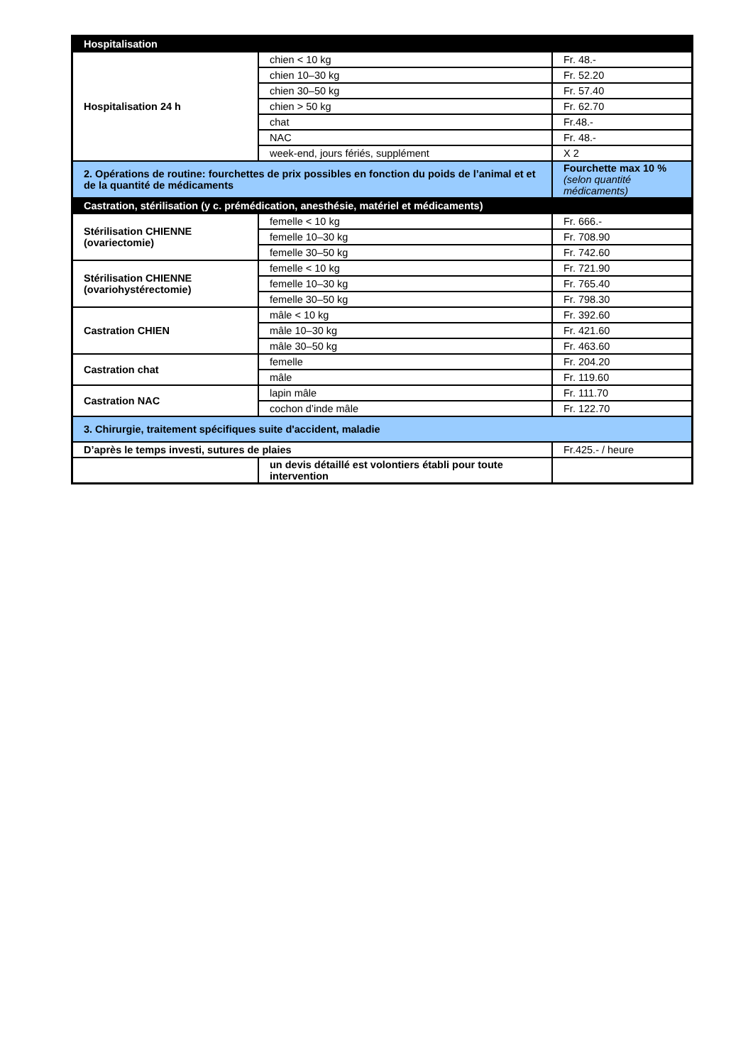| Hospitalisation | | |
| Hospitalisation 24 h | chien < 10 kg | Fr. 48.- |
| | chien 10–30 kg | Fr. 52.20 |
| | chien 30–50 kg | Fr. 57.40 |
| | chien > 50 kg | Fr. 62.70 |
| | chat | Fr.48.- |
| | NAC | Fr. 48.- |
| | week-end, jours fériés, supplément | X 2 |
| 2. Opérations de routine: fourchettes de prix possibles en fonction du poids de l’animal et et de la quantité de médicaments | | Fourchette max 10 % (selon quantité médicaments) |
| Castration, stérilisation (y c. prémédication, anesthésie, matériel et médicaments) | | |
| Stérilisation CHIENNE (ovariectomie) | femelle < 10 kg | Fr. 666.- |
| | femelle 10–30 kg | Fr. 708.90 |
| | femelle 30–50 kg | Fr. 742.60 |
| Stérilisation CHIENNE (ovariohystérectomie) | femelle < 10 kg | Fr. 721.90 |
| | femelle 10–30 kg | Fr. 765.40 |
| | femelle 30–50 kg | Fr. 798.30 |
| Castration CHIEN | mâle < 10 kg | Fr. 392.60 |
| | mâle 10–30 kg | Fr. 421.60 |
| | mâle 30–50 kg | Fr. 463.60 |
| Castration chat | femelle | Fr. 204.20 |
| | mâle | Fr. 119.60 |
| Castration NAC | lapin mâle | Fr. 111.70 |
| | cochon d’inde mâle | Fr. 122.70 |
| 3. Chirurgie, traitement spécifiques suite d'accident, maladie | | |
| D’après le temps investi, sutures de plaies | | Fr.425.- / heure |
| | un devis détaillé est volontiers établi pour toute intervention | |